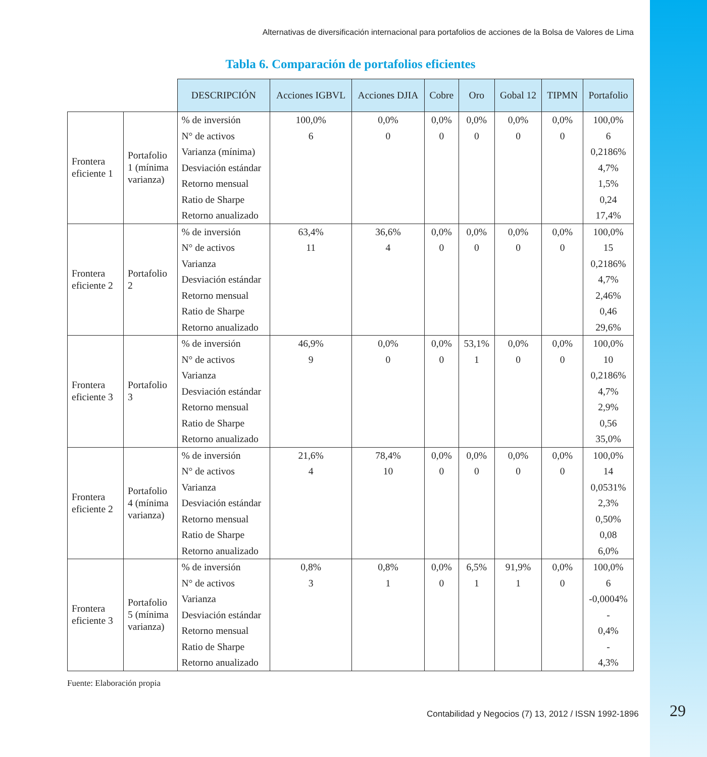Alternativas de diversificación internacional para portafolios de acciones de la Bolsa de Valores de Lima
Tabla 6. Comparación de portafolios eficientes
| | | DESCRIPCIÓN | Acciones IGBVL | Acciones DJIA | Cobre | Oro | Gobal 12 | TIPMN | Portafolio |
| --- | --- | --- | --- | --- | --- | --- | --- | --- | --- |
| Frontera eficiente 1 | Portafolio 1 (mínima varianza) | % de inversión | 100,0% | 0,0% | 0,0% | 0,0% | 0,0% | 0,0% | 100,0% |
| | | N° de activos | 6 | 0 | 0 | 0 | 0 | 0 | 6 |
| | | Varianza (mínima) | | | | | | | 0,2186% |
| | | Desviación estándar | | | | | | | 4,7% |
| | | Retorno mensual | | | | | | | 1,5% |
| | | Ratio de Sharpe | | | | | | | 0,24 |
| | | Retorno anualizado | | | | | | | 17,4% |
| Frontera eficiente 2 | Portafolio 2 | % de inversión | 63,4% | 36,6% | 0,0% | 0,0% | 0,0% | 0,0% | 100,0% |
| | | N° de activos | 11 | 4 | 0 | 0 | 0 | 0 | 15 |
| | | Varianza | | | | | | | 0,2186% |
| | | Desviación estándar | | | | | | | 4,7% |
| | | Retorno mensual | | | | | | | 2,46% |
| | | Ratio de Sharpe | | | | | | | 0,46 |
| | | Retorno anualizado | | | | | | | 29,6% |
| Frontera eficiente 3 | Portafolio 3 | % de inversión | 46,9% | 0,0% | 0,0% | 53,1% | 0,0% | 0,0% | 100,0% |
| | | N° de activos | 9 | 0 | 0 | 1 | 0 | 0 | 10 |
| | | Varianza | | | | | | | 0,2186% |
| | | Desviación estándar | | | | | | | 4,7% |
| | | Retorno mensual | | | | | | | 2,9% |
| | | Ratio de Sharpe | | | | | | | 0,56 |
| | | Retorno anualizado | | | | | | | 35,0% |
| Frontera eficiente 2 | Portafolio 4 (mínima varianza) | % de inversión | 21,6% | 78,4% | 0,0% | 0,0% | 0,0% | 0,0% | 100,0% |
| | | N° de activos | 4 | 10 | 0 | 0 | 0 | 0 | 14 |
| | | Varianza | | | | | | | 0,0531% |
| | | Desviación estándar | | | | | | | 2,3% |
| | | Retorno mensual | | | | | | | 0,50% |
| | | Ratio de Sharpe | | | | | | | 0,08 |
| | | Retorno anualizado | | | | | | | 6,0% |
| Frontera eficiente 3 | Portafolio 5 (mínima varianza) | % de inversión | 0,8% | 0,8% | 0,0% | 6,5% | 91,9% | 0,0% | 100,0% |
| | | N° de activos | 3 | 1 | 0 | 1 | 1 | 0 | 6 |
| | | Varianza | | | | | | | -0,0004% |
| | | Desviación estándar | | | | | | | - |
| | | Retorno mensual | | | | | | | 0,4% |
| | | Ratio de Sharpe | | | | | | | - |
| | | Retorno anualizado | | | | | | | 4,3% |
Fuente: Elaboración propia
Contabilidad y Negocios (7) 13, 2012 / ISSN 1992-1896
29